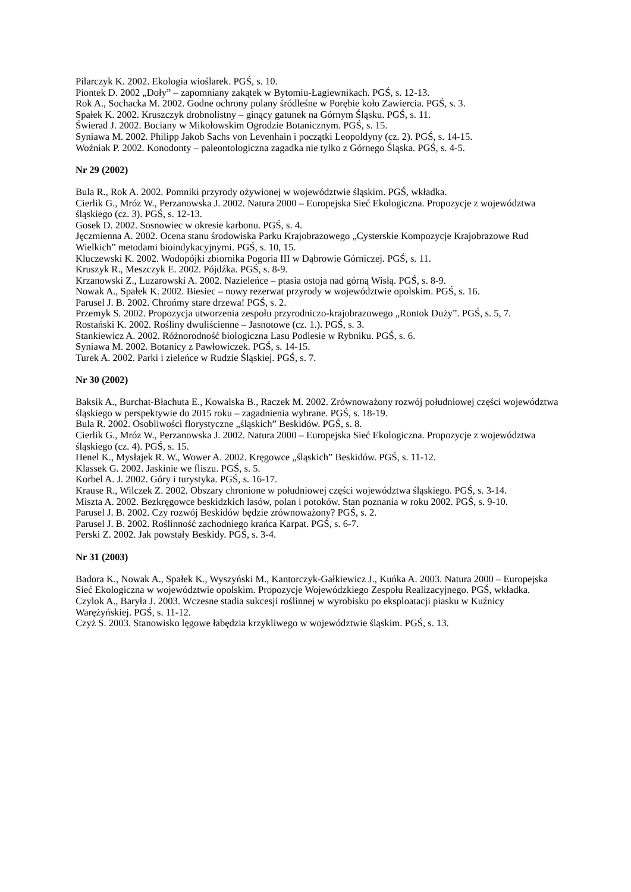Pilarczyk K. 2002. Ekologia wioślarek. PGŚ, s. 10.
Piontek D. 2002 „Doły” – zapomniany zakątek w Bytomiu-Łagiewnikach. PGŚ, s. 12-13.
Rok A., Sochacka M. 2002. Godne ochrony polany śródleśne w Porębie koło Zawiercia. PGŚ, s. 3.
Spałek K. 2002. Kruszczyk drobnolistny – ginący gatunek na Górnym Śląsku. PGŚ, s. 11.
Świerad J. 2002. Bociany w Mikołowskim Ogrodzie Botanicznym. PGŚ, s. 15.
Syniawa M. 2002. Philipp Jakob Sachs von Levenhain i początki Leopoldyny (cz. 2). PGŚ, s. 14-15.
Woźniak P. 2002. Konodonty – paleontologiczna zagadka nie tylko z Górnego Śląska. PGŚ, s. 4-5.
Nr 29 (2002)
Bula R., Rok A. 2002. Pomniki przyrody ożywionej w województwie śląskim. PGŚ, wkładka.
Cierlik G., Mróz W., Perzanowska J. 2002. Natura 2000 – Europejska Sieć Ekologiczna. Propozycje z województwa śląskiego (cz. 3). PGŚ, s. 12-13.
Gosek D. 2002. Sosnowiec w okresie karbonu. PGŚ, s. 4.
Jęczmienna A. 2002. Ocena stanu środowiska Parku Krajobrazowego „Cysterskie Kompozycje Krajobrazowe Rud Wielkich” metodami bioindykacyjnymi. PGŚ, s. 10, 15.
Kluczewski K. 2002. Wodopójki zbiornika Pogoria III w Dąbrowie Górniczej. PGŚ, s. 11.
Kruszyk R., Meszczyk E. 2002. Pójdźka. PGŚ, s. 8-9.
Krzanowski Z., Luzarowski A. 2002. Nazieleńce – ptasia ostoja nad górną Wisłą. PGŚ, s. 8-9.
Nowak A., Spałek K. 2002. Biesiec – nowy rezerwat przyrody w województwie opolskim. PGŚ, s. 16.
Parusel J. B. 2002. Chrońmy stare drzewa! PGŚ, s. 2.
Przemyk S. 2002. Propozycja utworzenia zespołu przyrodniczo-krajobrazowego „Rontok Duży”. PGŚ, s. 5, 7.
Rostański K. 2002. Rośliny dwuliścienne – Jasnotowe (cz. 1.). PGŚ, s. 3.
Stankiewicz A. 2002. Różnorodność biologiczna Lasu Podlesie w Rybniku. PGŚ, s. 6.
Syniawa M. 2002. Botanicy z Pawłowiczek. PGŚ, s. 14-15.
Turek A. 2002. Parki i zieleńce w Rudzie Śląskiej. PGŚ, s. 7.
Nr 30 (2002)
Baksik A., Burchat-Błachuta E., Kowalska B., Raczek M. 2002. Zrównoważony rozwój południowej części województwa śląskiego w perspektywie do 2015 roku – zagadnienia wybrane. PGŚ, s. 18-19.
Bula R. 2002. Osobliwości florystyczne „śląskich” Beskidów. PGŚ, s. 8.
Cierlik G., Mróz W., Perzanowska J. 2002. Natura 2000 – Europejska Sieć Ekologiczna. Propozycje z województwa śląskiego (cz. 4). PGŚ, s. 15.
Henel K., Mysłajek R. W., Wower A. 2002. Kręgowce „śląskich” Beskidów. PGŚ, s. 11-12.
Klassek G. 2002. Jaskinie we fliszu. PGŚ, s. 5.
Korbel A. J. 2002. Góry i turystyka. PGŚ, s. 16-17.
Krause R., Wilczek Z. 2002. Obszary chronione w południowej części województwa śląskiego. PGŚ, s. 3-14.
Miszta A. 2002. Bezkręgowce beskidzkich lasów, polan i potoków. Stan poznania w roku 2002. PGŚ, s. 9-10.
Parusel J. B. 2002. Czy rozwój Beskidów będzie zrównoważony? PGŚ, s. 2.
Parusel J. B. 2002. Roślinność zachodniego krańca Karpat. PGŚ, s. 6-7.
Perski Z. 2002. Jak powstały Beskidy. PGŚ, s. 3-4.
Nr 31 (2003)
Badora K., Nowak A., Spałek K., Wyszyński M., Kantorczyk-Gałkiewicz J., Kuńka A. 2003. Natura 2000 – Europejska Sieć Ekologiczna w województwie opolskim. Propozycje Wojewódzkiego Zespołu Realizacyjnego. PGŚ, wkładka.
Czylok A., Baryła J. 2003. Wczesne stadia sukcesji roślinnej w wyrobisku po eksploatacji piasku w Kuźnicy Warężyńskiej. PGŚ, s. 11-12.
Czyż S. 2003. Stanowisko lęgowe łabędzia krzykliwego w województwie śląskim. PGŚ, s. 13.